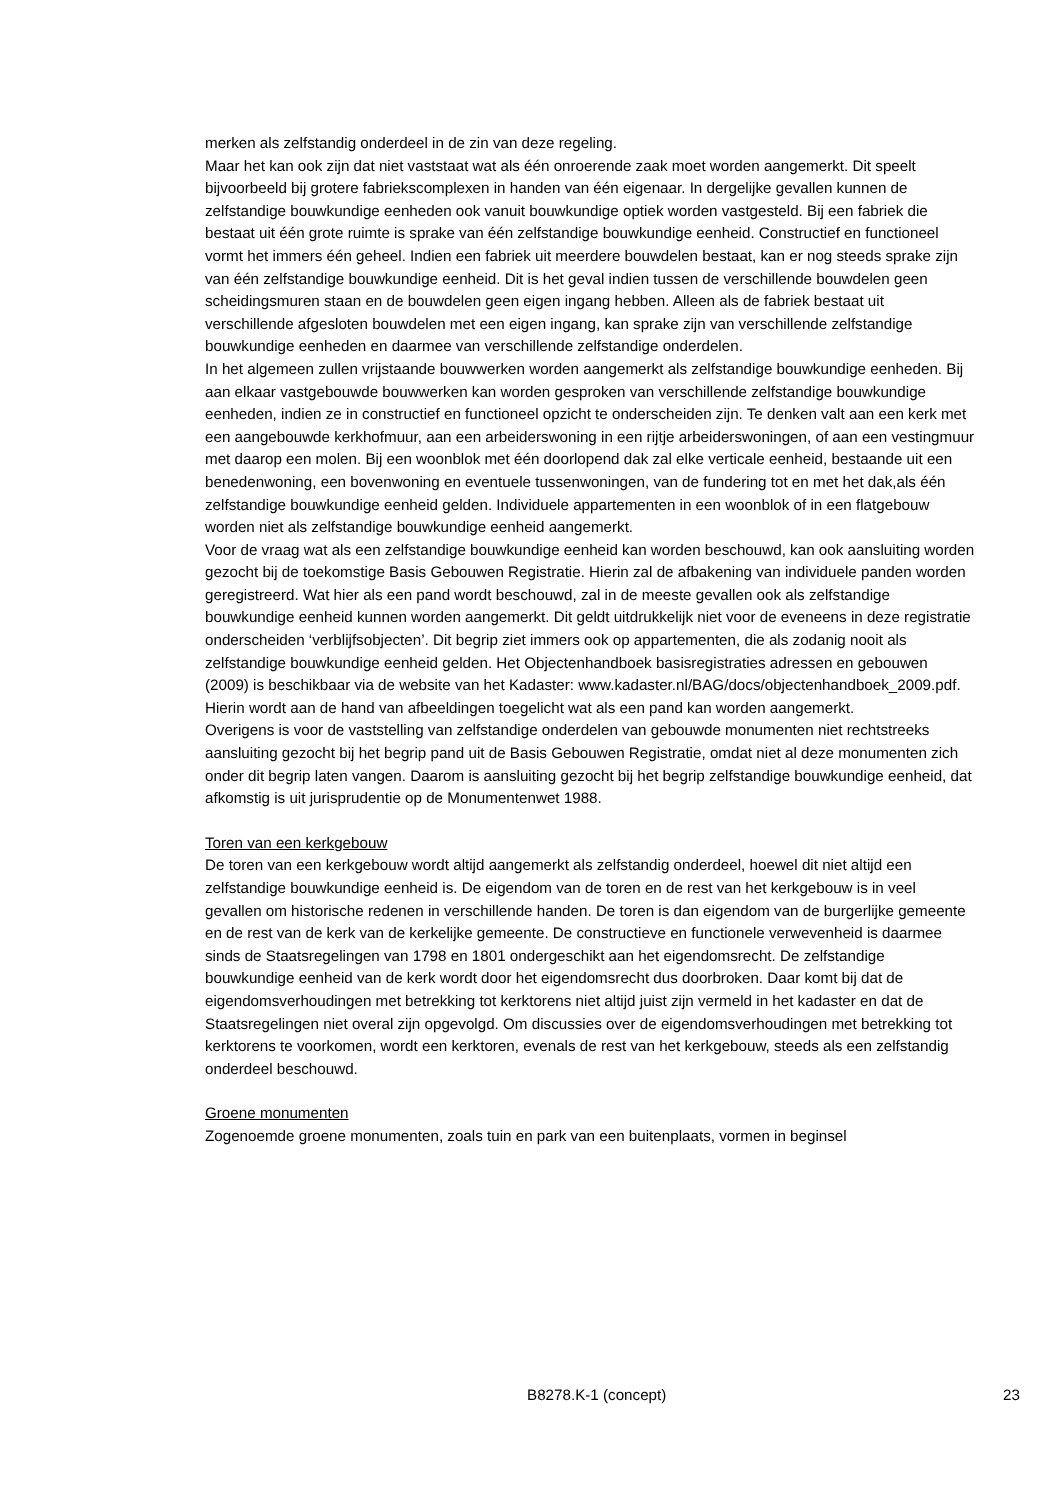merken als zelfstandig onderdeel in de zin van deze regeling.
Maar het kan ook zijn dat niet vaststaat wat als één onroerende zaak moet worden aangemerkt. Dit speelt bijvoorbeeld bij grotere fabriekscomplexen in handen van één eigenaar. In dergelijke gevallen kunnen de zelfstandige bouwkundige eenheden ook vanuit bouwkundige optiek worden vastgesteld. Bij een fabriek die bestaat uit één grote ruimte is sprake van één zelfstandige bouwkundige eenheid. Constructief en functioneel vormt het immers één geheel. Indien een fabriek uit meerdere bouwdelen bestaat, kan er nog steeds sprake zijn van één zelfstandige bouwkundige eenheid. Dit is het geval indien tussen de verschillende bouwdelen geen scheidingsmuren staan en de bouwdelen geen eigen ingang hebben. Alleen als de fabriek bestaat uit verschillende afgesloten bouwdelen met een eigen ingang, kan sprake zijn van verschillende zelfstandige bouwkundige eenheden en daarmee van verschillende zelfstandige onderdelen.
In het algemeen zullen vrijstaande bouwwerken worden aangemerkt als zelfstandige bouwkundige eenheden. Bij aan elkaar vastgebouwde bouwwerken kan worden gesproken van verschillende zelfstandige bouwkundige eenheden, indien ze in constructief en functioneel opzicht te onderscheiden zijn. Te denken valt aan een kerk met een aangebouwde kerkhofmuur, aan een arbeiderswoning in een rijtje arbeiderswoningen, of aan een vestingmuur met daarop een molen. Bij een woonblok met één doorlopend dak zal elke verticale eenheid, bestaande uit een benedenwoning, een bovenwoning en eventuele tussenwoningen, van de fundering tot en met het dak,als één zelfstandige bouwkundige eenheid gelden. Individuele appartementen in een woonblok of in een flatgebouw worden niet als zelfstandige bouwkundige eenheid aangemerkt.
Voor de vraag wat als een zelfstandige bouwkundige eenheid kan worden beschouwd, kan ook aansluiting worden gezocht bij de toekomstige Basis Gebouwen Registratie. Hierin zal de afbakening van individuele panden worden geregistreerd. Wat hier als een pand wordt beschouwd, zal in de meeste gevallen ook als zelfstandige bouwkundige eenheid kunnen worden aangemerkt. Dit geldt uitdrukkelijk niet voor de eveneens in deze registratie onderscheiden ‘verblijfsobjecten’. Dit begrip ziet immers ook op appartementen, die als zodanig nooit als zelfstandige bouwkundige eenheid gelden. Het Objectenhandboek basisregistraties adressen en gebouwen (2009) is beschikbaar via de website van het Kadaster: www.kadaster.nl/BAG/docs/objectenhandboek_2009.pdf. Hierin wordt aan de hand van afbeeldingen toegelicht wat als een pand kan worden aangemerkt.
Overigens is voor de vaststelling van zelfstandige onderdelen van gebouwde monumenten niet rechtstreeks aansluiting gezocht bij het begrip pand uit de Basis Gebouwen Registratie, omdat niet al deze monumenten zich onder dit begrip laten vangen. Daarom is aansluiting gezocht bij het begrip zelfstandige bouwkundige eenheid, dat afkomstig is uit jurisprudentie op de Monumentenwet 1988.
Toren van een kerkgebouw
De toren van een kerkgebouw wordt altijd aangemerkt als zelfstandig onderdeel, hoewel dit niet altijd een zelfstandige bouwkundige eenheid is. De eigendom van de toren en de rest van het kerkgebouw is in veel gevallen om historische redenen in verschillende handen. De toren is dan eigendom van de burgerlijke gemeente en de rest van de kerk van de kerkelijke gemeente. De constructieve en functionele verwevenheid is daarmee sinds de Staatsregelingen van 1798 en 1801 ondergeschikt aan het eigendomsrecht. De zelfstandige bouwkundige eenheid van de kerk wordt door het eigendomsrecht dus doorbroken. Daar komt bij dat de eigendomsverhoudingen met betrekking tot kerktorens niet altijd juist zijn vermeld in het kadaster en dat de Staatsregelingen niet overal zijn opgevolgd. Om discussies over de eigendomsverhoudingen met betrekking tot kerktorens te voorkomen, wordt een kerktoren, evenals de rest van het kerkgebouw, steeds als een zelfstandig onderdeel beschouwd.
Groene monumenten
Zogenoemde groene monumenten, zoals tuin en park van een buitenplaats, vormen in beginsel
B8278.K-1 (concept) 23